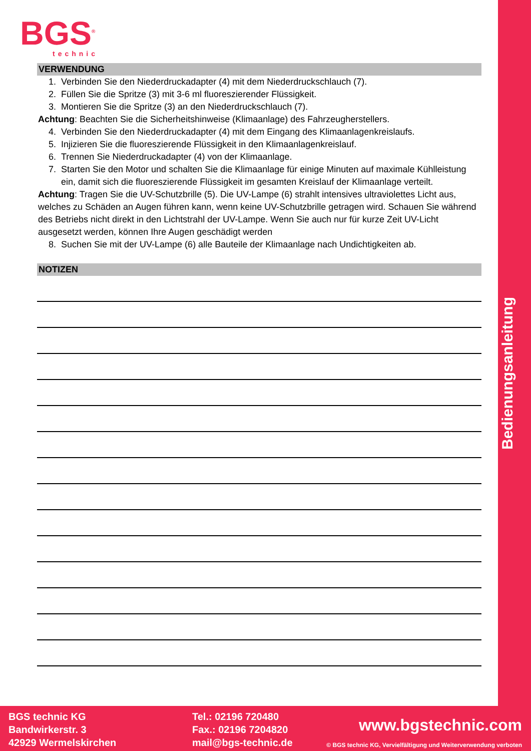Bedienungsanleitung
BGS<sup>®</sup>
technic
VERWENDUNG
1. Verbinden Sie den Niederdruckadapter (4) mit dem Niederdruckschlauch (7).
2. Füllen Sie die Spritze (3) mit 3-6 ml fluoreszierender Flüssigkeit.
3. Montieren Sie die Spritze (3) an den Niederdruckschlauch (7).
Achtung: Beachten Sie die Sicherheitshinweise (Klimaanlage) des Fahrzeugherstellers.
4. Verbinden Sie den Niederdruckadapter (4) mit dem Eingang des Klimaanlagenkreislaufs.
5. Injizieren Sie die fluoreszierende Flüssigkeit in den Klimaanlagenkreislauf.
6. Trennen Sie Niederdruckadapter (4) von der Klimaanlage.
7. Starten Sie den Motor und schalten Sie die Klimaanlage für einige Minuten auf maximale Kühlleistung ein, damit sich die fluoreszierende Flüssigkeit im gesamten Kreislauf der Klimaanlage verteilt.
Achtung: Tragen Sie die UV-Schutzbrille (5). Die UV-Lampe (6) strahlt intensives ultraviolettes Licht aus, welches zu Schäden an Augen führen kann, wenn keine UV-Schutzbrille getragen wird. Schauen Sie während des Betriebs nicht direkt in den Lichtstrahl der UV-Lampe. Wenn Sie auch nur für kurze Zeit UV-Licht ausgesetzt werden, können Ihre Augen geschädigt werden
8. Suchen Sie mit der UV-Lampe (6) alle Bauteile der Klimaanlage nach Undichtigkeiten ab.
NOTIZEN
BGS technic KG
Bandwirkerstr. 3
42929 Wermelskirchen
Tel.: 02196 720480
Fax.: 02196 7204820
mail@bgs-technic.de
www.bgstechnic.com
© BGS technic KG, Vervielfältigung und Weiterverwendung verboten